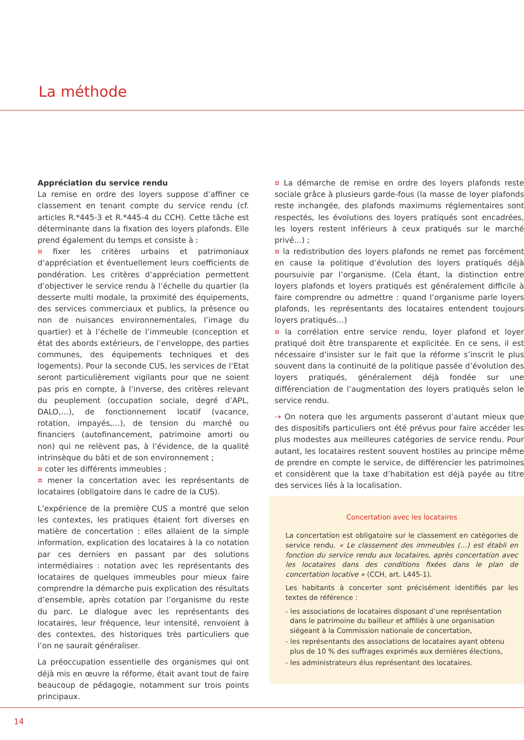La méthode
Appréciation du service rendu
La remise en ordre des loyers suppose d’affiner ce classement en tenant compte du service rendu (cf. articles R.*445-3 et R.*445-4 du CCH). Cette tâche est déterminante dans la fixation des loyers plafonds. Elle prend également du temps et consiste à :
¤ fixer les critères urbains et patrimoniaux d’appréciation et éventuellement leurs coefficients de pondération. Les critères d’appréciation permettent d’objectiver le service rendu à l’échelle du quartier (la desserte multi modale, la proximité des équipements, des services commerciaux et publics, la présence ou non de nuisances environnementales, l’image du quartier) et à l’échelle de l’immeuble (conception et état des abords extérieurs, de l’enveloppe, des parties communes, des équipements techniques et des logements). Pour la seconde CUS, les services de l’Etat seront particulièrement vigilants pour que ne soient pas pris en compte, à l’inverse, des critères relevant du peuplement (occupation sociale, degré d’APL, DALO,…), de fonctionnement locatif (vacance, rotation, impayés,…), de tension du marché ou financiers (autofinancement, patrimoine amorti ou non) qui ne relèvent pas, à l’évidence, de la qualité intrinsèque du bâti et de son environnement ;
¤ coter les différents immeubles ;
¤ mener la concertation avec les représentants de locataires (obligatoire dans le cadre de la CUS).
L’expérience de la première CUS a montré que selon les contextes, les pratiques étaient fort diverses en matière de concertation : elles allaient de la simple information, explication des locataires à la co notation par ces derniers en passant par des solutions intermédiaires : notation avec les représentants des locataires de quelques immeubles pour mieux faire comprendre la démarche puis explication des résultats d’ensemble, après cotation par l’organisme du reste du parc. Le dialogue avec les représentants des locataires, leur fréquence, leur intensité, renvoient à des contextes, des historiques très particuliers que l’on ne saurait généraliser.
La préoccupation essentielle des organismes qui ont déjà mis en œuvre la réforme, était avant tout de faire beaucoup de pédagogie, notamment sur trois points principaux.
¤ La démarche de remise en ordre des loyers plafonds reste sociale grâce à plusieurs garde-fous (la masse de loyer plafonds reste inchangée, des plafonds maximums réglementaires sont respectés, les évolutions des loyers pratiqués sont encadrées, les loyers restent inférieurs à ceux pratiqués sur le marché privé…) ;
¤ la redistribution des loyers plafonds ne remet pas forcément en cause la politique d’évolution des loyers pratiqués déjà poursuivie par l’organisme. (Cela étant, la distinction entre loyers plafonds et loyers pratiqués est généralement difficile à faire comprendre ou admettre : quand l’organisme parle loyers plafonds, les représentants des locataires entendent toujours loyers pratiqués…)
¤ la corrélation entre service rendu, loyer plafond et loyer pratiqué doit être transparente et explicitée. En ce sens, il est nécessaire d’insister sur le fait que la réforme s’inscrit le plus souvent dans la continuité de la politique passée d’évolution des loyers pratiqués, généralement déjà fondée sur une différenciation de l’augmentation des loyers pratiqués selon le service rendu.
⇢ On notera que les arguments passeront d’autant mieux que des dispositifs particuliers ont été prévus pour faire accéder les plus modestes aux meilleures catégories de service rendu. Pour autant, les locataires restent souvent hostiles au principe même de prendre en compte le service, de différencier les patrimoines et considèrent que la taxe d’habitation est déjà payée au titre des services liés à la localisation.
Concertation avec les locataires
La concertation est obligatoire sur le classement en catégories de service rendu. « Le classement des immeubles (…) est établi en fonction du service rendu aux locataires, après concertation avec les locataires dans des conditions fixées dans le plan de concertation locative » (CCH, art. L445-1).
Les habitants à concerter sont précisément identifiés par les textes de référence :
- les associations de locataires disposant d’une représentation dans le patrimoine du bailleur et affiliés à une organisation siégeant à la Commission nationale de concertation,
- les représentants des associations de locataires ayant obtenu plus de 10 % des suffrages exprimés aux dernières élections,
- les administrateurs élus représentant des locataires.
14